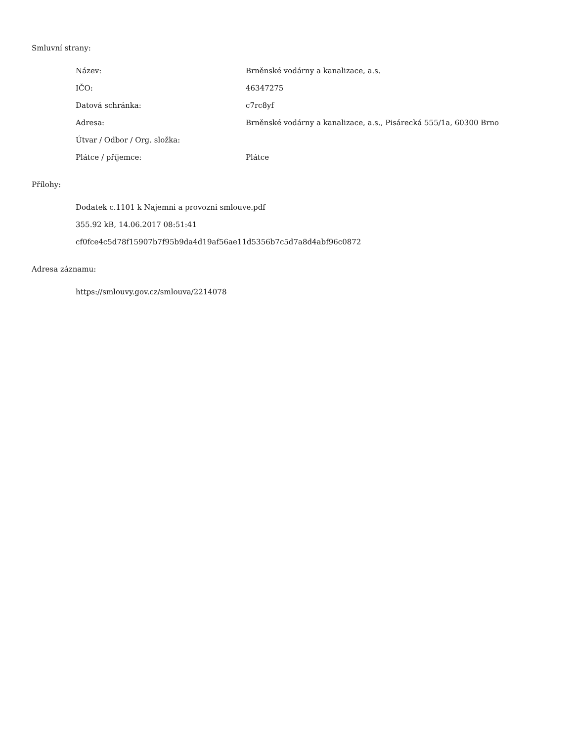Smluvní strany:
| Název: | Brněnské vodárny a kanalizace, a.s. |
| IČO: | 46347275 |
| Datová schránka: | c7rc8yf |
| Adresa: | Brněnské vodárny a kanalizace, a.s., Pisárecká 555/1a, 60300 Brno |
| Útvar / Odbor / Org. složka: | |
| Plátce / příjemce: | Plátce |
Přílohy:
Dodatek c.1101 k Najemni a provozni smlouve.pdf
355.92 kB, 14.06.2017 08:51:41
cf0fce4c5d78f15907b7f95b9da4d19af56ae11d5356b7c5d7a8d4abf96c0872
Adresa záznamu:
https://smlouvy.gov.cz/smlouva/2214078